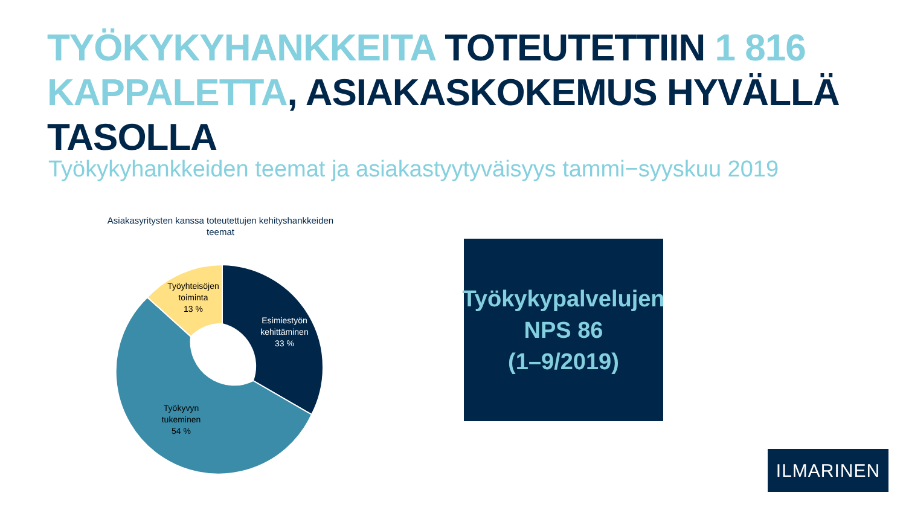TYÖKYKYHANKKEITA TOTEUTETTIIN 1 816
KAPPALETTA, ASIAKASKOKEMUS HYVÄLLÄ TASOLLA
Työkykyhankkeiden teemat ja asiakastyytyväisyys tammi−syyskuu 2019
Asiakasyritysten kanssa toteutettujen kehityshankkeiden teemat
Esimiestyön kehittäminen 33 %
Työkyvyn tukeminen 54 %
Työyhteisöjen toiminta 13 %
Työkykypalvelujen
NPS 86
(1–9/2019)
ILMARINEN